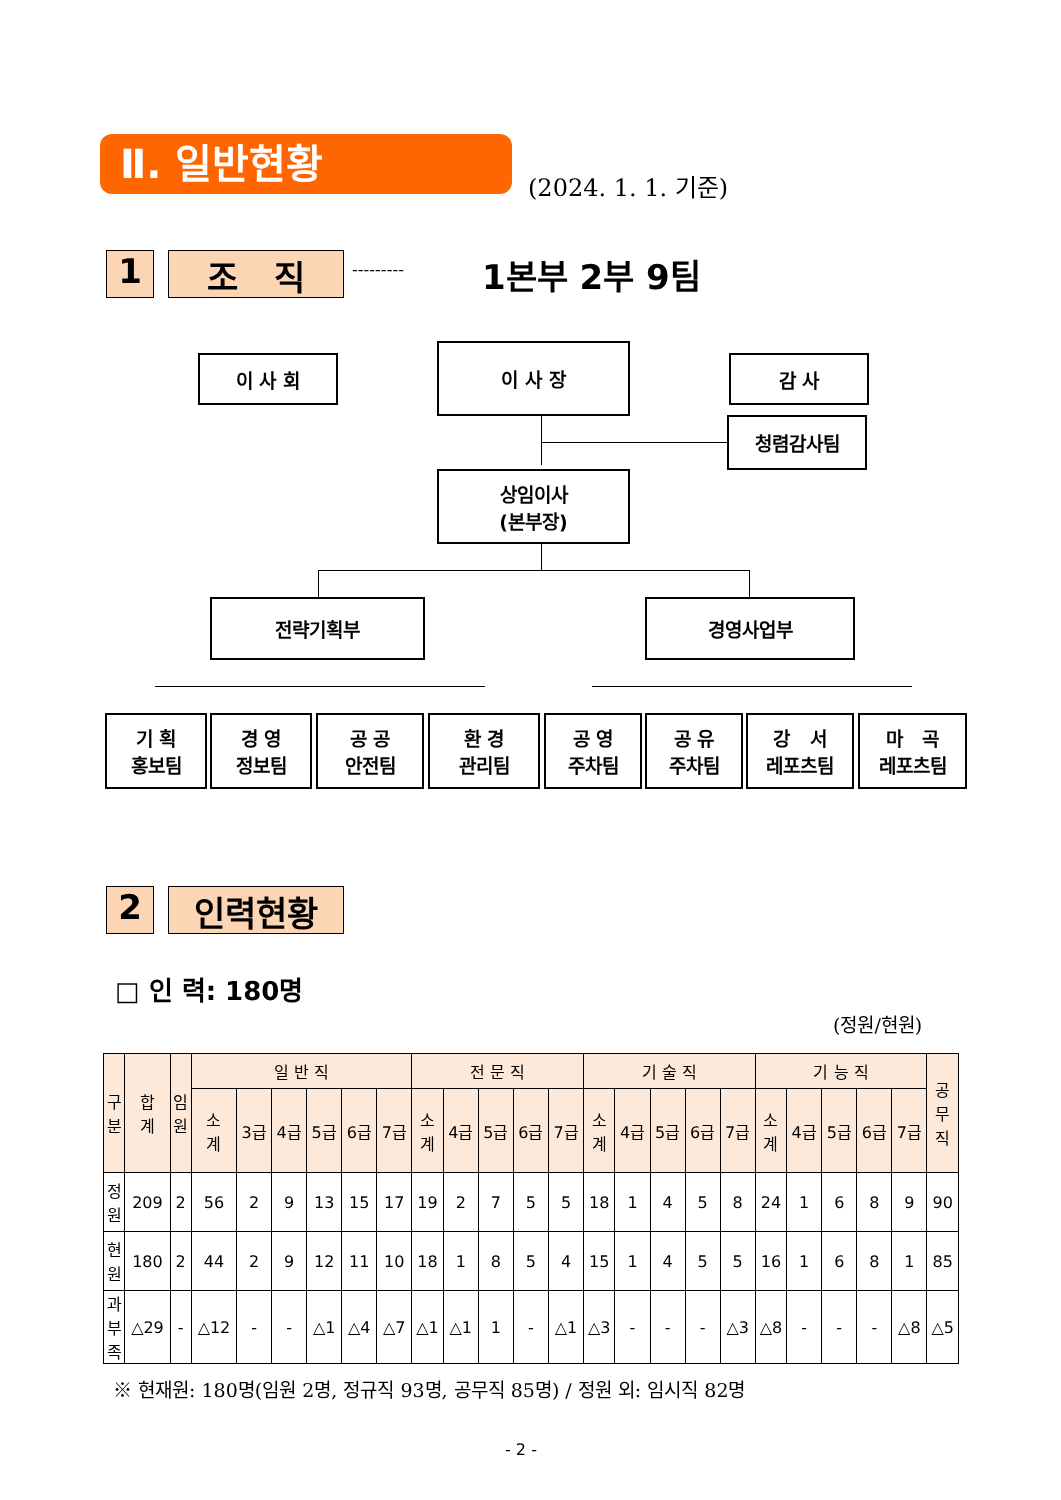Ⅱ. 일반현황
(2024. 1. 1. 기준)
1 조 직 --------- 1본부 2부 9팀
이 사 회
이 사 장
감 사
청렴감사팀
상임이사
(본부장)
전략기획부 경영사업부
기 획
홍보팀
경 영
정보팀
공 공
안전팀
환 경
관리팀
공 영
주차팀
공 유
주차팀
강 서
레포츠팀
마 곡
레포츠팀
2 인력현황
□ 인 력: 180명
(정원/현원)
| 구 분 | 합 계 | 임 원 | 일 반 직 | | | | | | 전 문 직 | | | | | 기 술 직 | | | | | 기 능 직 | | | | | 공 무 직 |
| --- | --- | --- | --- | --- | --- | --- | --- | --- | --- | --- | --- | --- | --- | --- | --- | --- | --- | --- | --- | --- | --- | --- | --- | --- |
| | | | 소 계 | 3급 | 4급 | 5급 | 6급 | 7급 | 소 계 | 4급 | 5급 | 6급 | 7급 | 소 계 | 4급 | 5급 | 6급 | 7급 | 소 계 | 4급 | 5급 | 6급 | 7급 | |
| 정 원 | 209 | 2 | 56 | 2 | 9 | 13 | 15 | 17 | 19 | 2 | 7 | 5 | 5 | 18 | 1 | 4 | 5 | 8 | 24 | 1 | 6 | 8 | 9 | 90 |
| 현 원 | 180 | 2 | 44 | 2 | 9 | 12 | 11 | 10 | 18 | 1 | 8 | 5 | 4 | 15 | 1 | 4 | 5 | 5 | 16 | 1 | 6 | 8 | 1 | 85 |
| 과 부 족 | △29 | - | △12 | - | - | △1 | △4 | △7 | △1 | △1 | 1 | - | △1 | △3 | - | - | - | △3 | △8 | - | - | - | △8 | △5 |
※ 현재원: 180명(임원 2명, 정규직 93명, 공무직 85명) / 정원 외: 임시직 82명
- 2 -